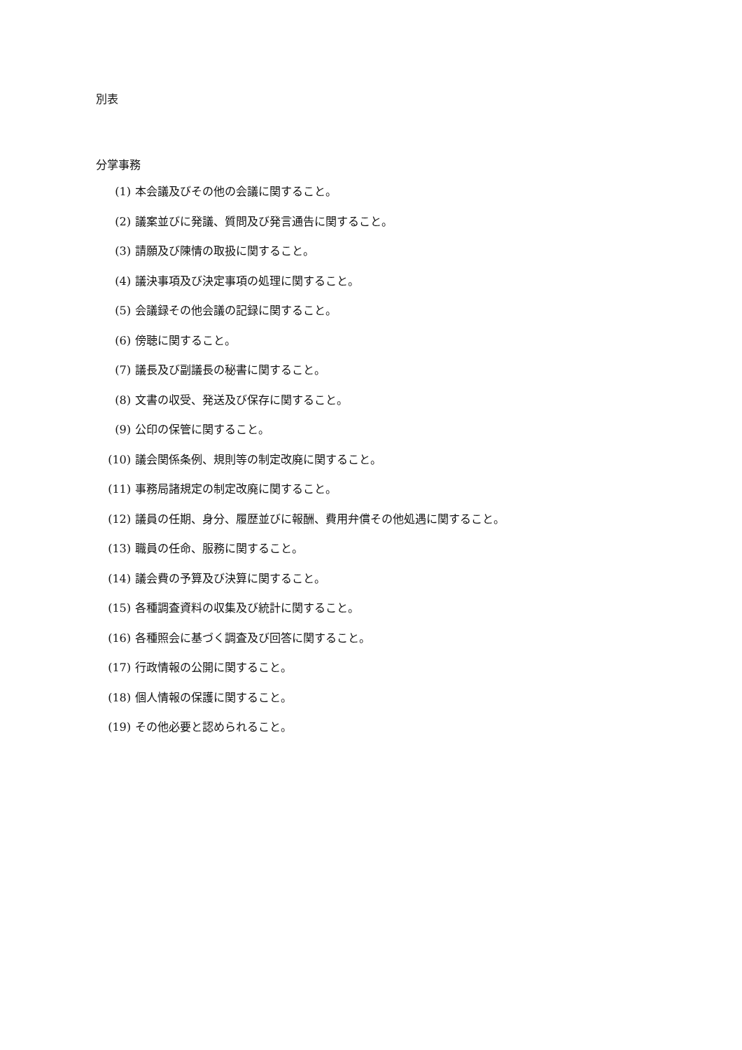別表
分掌事務
(1) 本会議及びその他の会議に関すること。
(2) 議案並びに発議、質問及び発言通告に関すること。
(3) 請願及び陳情の取扱に関すること。
(4) 議決事項及び決定事項の処理に関すること。
(5) 会議録その他会議の記録に関すること。
(6) 傍聴に関すること。
(7) 議長及び副議長の秘書に関すること。
(8) 文書の収受、発送及び保存に関すること。
(9) 公印の保管に関すること。
(10) 議会関係条例、規則等の制定改廃に関すること。
(11) 事務局諸規定の制定改廃に関すること。
(12) 議員の任期、身分、履歴並びに報酬、費用弁償その他処遇に関すること。
(13) 職員の任命、服務に関すること。
(14) 議会費の予算及び決算に関すること。
(15) 各種調査資料の収集及び統計に関すること。
(16) 各種照会に基づく調査及び回答に関すること。
(17) 行政情報の公開に関すること。
(18) 個人情報の保護に関すること。
(19) その他必要と認められること。